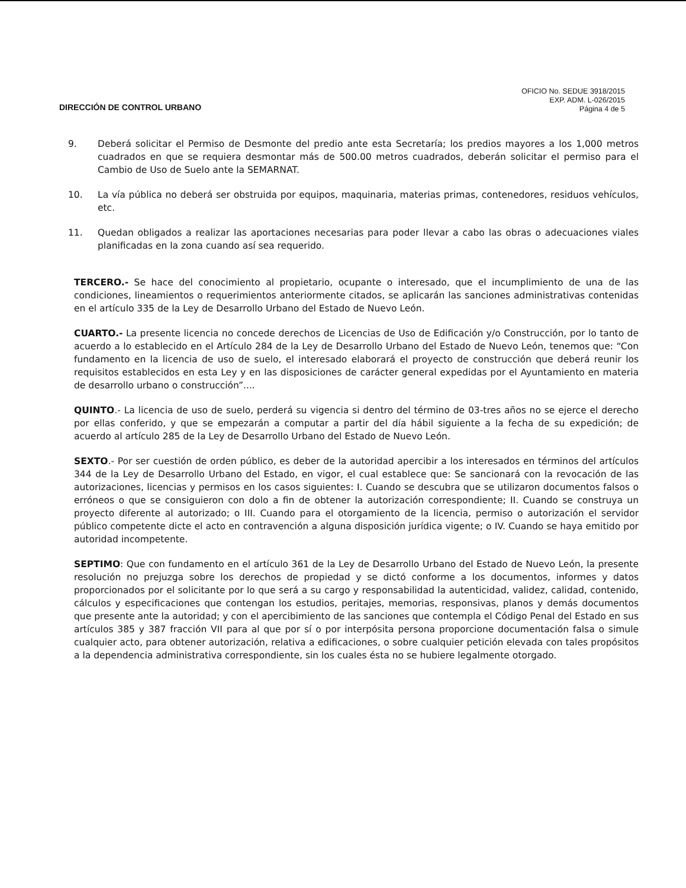DIRECCIÓN DE CONTROL URBANO
OFICIO No. SEDUE 3918/2015
EXP. ADM. L-026/2015
Página 4 de 5
9. Deberá solicitar el Permiso de Desmonte del predio ante esta Secretaría; los predios mayores a los 1,000 metros cuadrados en que se requiera desmontar más de 500.00 metros cuadrados, deberán solicitar el permiso para el Cambio de Uso de Suelo ante la SEMARNAT.
10. La vía pública no deberá ser obstruida por equipos, maquinaria, materias primas, contenedores, residuos vehículos, etc.
11. Quedan obligados a realizar las aportaciones necesarias para poder llevar a cabo las obras o adecuaciones viales planificadas en la zona cuando así sea requerido.
TERCERO.- Se hace del conocimiento al propietario, ocupante o interesado, que el incumplimiento de una de las condiciones, lineamientos o requerimientos anteriormente citados, se aplicarán las sanciones administrativas contenidas en el artículo 335 de la Ley de Desarrollo Urbano del Estado de Nuevo León.
CUARTO.- La presente licencia no concede derechos de Licencias de Uso de Edificación y/o Construcción, por lo tanto de acuerdo a lo establecido en el Artículo 284 de la Ley de Desarrollo Urbano del Estado de Nuevo León, tenemos que: “Con fundamento en la licencia de uso de suelo, el interesado elaborará el proyecto de construcción que deberá reunir los requisitos establecidos en esta Ley y en las disposiciones de carácter general expedidas por el Ayuntamiento en materia de desarrollo urbano o construcción”....
QUINTO.- La licencia de uso de suelo, perderá su vigencia si dentro del término de 03-tres años no se ejerce el derecho por ellas conferido, y que se empezarán a computar a partir del día hábil siguiente a la fecha de su expedición; de acuerdo al artículo 285 de la Ley de Desarrollo Urbano del Estado de Nuevo León.
SEXTO.- Por ser cuestión de orden público, es deber de la autoridad apercibir a los interesados en términos del artículos 344 de la Ley de Desarrollo Urbano del Estado, en vigor, el cual establece que: Se sancionará con la revocación de las autorizaciones, licencias y permisos en los casos siguientes: I. Cuando se descubra que se utilizaron documentos falsos o erróneos o que se consiguieron con dolo a fin de obtener la autorización correspondiente; II. Cuando se construya un proyecto diferente al autorizado; o III. Cuando para el otorgamiento de la licencia, permiso o autorización el servidor público competente dicte el acto en contravención a alguna disposición jurídica vigente; o IV. Cuando se haya emitido por autoridad incompetente.
SEPTIMO: Que con fundamento en el artículo 361 de la Ley de Desarrollo Urbano del Estado de Nuevo León, la presente resolución no prejuzga sobre los derechos de propiedad y se dictó conforme a los documentos, informes y datos proporcionados por el solicitante por lo que será a su cargo y responsabilidad la autenticidad, validez, calidad, contenido, cálculos y especificaciones que contengan los estudios, peritajes, memorias, responsivas, planos y demás documentos que presente ante la autoridad; y con el apercibimiento de las sanciones que contempla el Código Penal del Estado en sus artículos 385 y 387 fracción VII para al que por sí o por interpósita persona proporcione documentación falsa o simule cualquier acto, para obtener autorización, relativa a edificaciones, o sobre cualquier petición elevada con tales propósitos a la dependencia administrativa correspondiente, sin los cuales ésta no se hubiere legalmente otorgado.